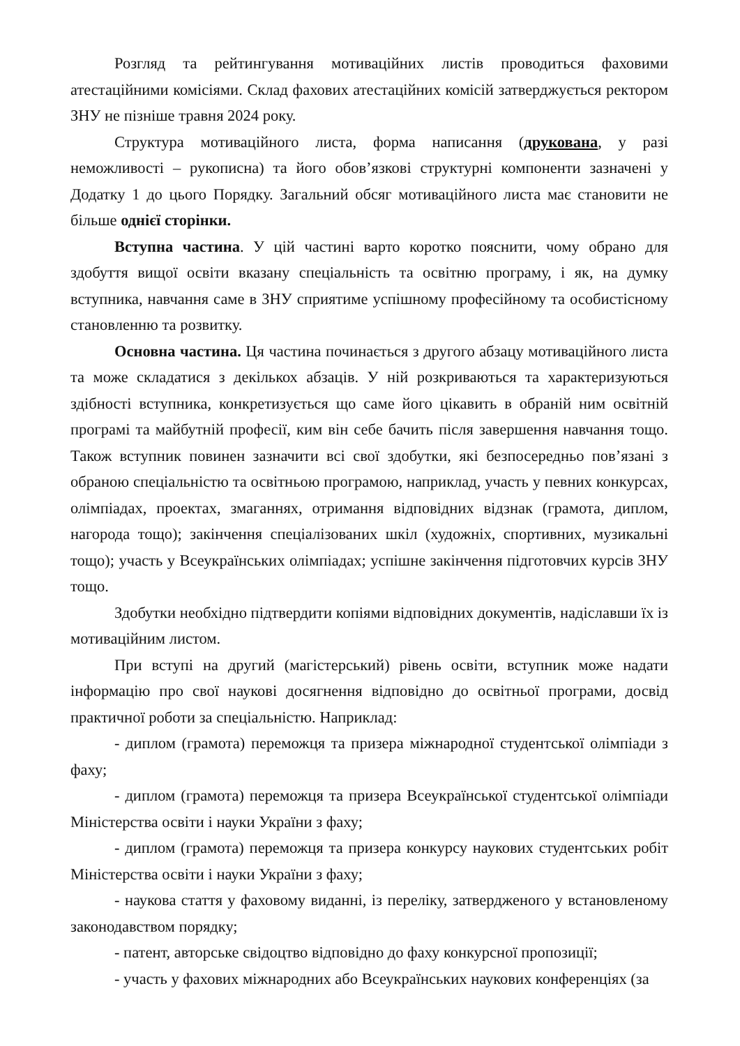Розгляд та рейтингування мотиваційних листів проводиться фаховими атестаційними комісіями. Склад фахових атестаційних комісій затверджується ректором ЗНУ не пізніше травня 2024 року.
Структура мотиваційного листа, форма написання (друкована, у разі неможливості – рукописна) та його обов’язкові структурні компоненти зазначені у Додатку 1 до цього Порядку. Загальний обсяг мотиваційного листа має становити не більше однієї сторінки.
Вступна частина. У цій частині варто коротко пояснити, чому обрано для здобуття вищої освіти вказану спеціальність та освітню програму, і як, на думку вступника, навчання саме в ЗНУ сприятиме успішному професійному та особистісному становленню та розвитку.
Основна частина. Ця частина починається з другого абзацу мотиваційного листа та може складатися з декількох абзаців. У ній розкриваються та характеризуються здібності вступника, конкретизується що саме його цікавить в обраній ним освітній програмі та майбутній професії, ким він себе бачить після завершення навчання тощо. Також вступник повинен зазначити всі свої здобутки, які безпосередньо пов’язані з обраною спеціальністю та освітньою програмою, наприклад, участь у певних конкурсах, олімпіадах, проектах, змаганнях, отримання відповідних відзнак (грамота, диплом, нагорода тощо); закінчення спеціалізованих шкіл (художніх, спортивних, музикальні тощо); участь у Всеукраїнських олімпіадах; успішне закінчення підготовчих курсів ЗНУ тощо.
Здобутки необхідно підтвердити копіями відповідних документів, надіславши їх із мотиваційним листом.
При вступі на другий (магістерський) рівень освіти, вступник може надати інформацію про свої наукові досягнення відповідно до освітньої програми, досвід практичної роботи за спеціальністю. Наприклад:
- диплом (грамота) переможця та призера міжнародної студентської олімпіади з фаху;
- диплом (грамота) переможця та призера Всеукраїнської студентської олімпіади Міністерства освіти і науки України з фаху;
- диплом (грамота) переможця та призера конкурсу наукових студентських робіт Міністерства освіти і науки України з фаху;
- наукова стаття у фаховому виданні, із переліку, затвердженого у встановленому законодавством порядку;
- патент, авторське свідоцтво відповідно до фаху конкурсної пропозиції;
- участь у фахових міжнародних або Всеукраїнських наукових конференціях (за